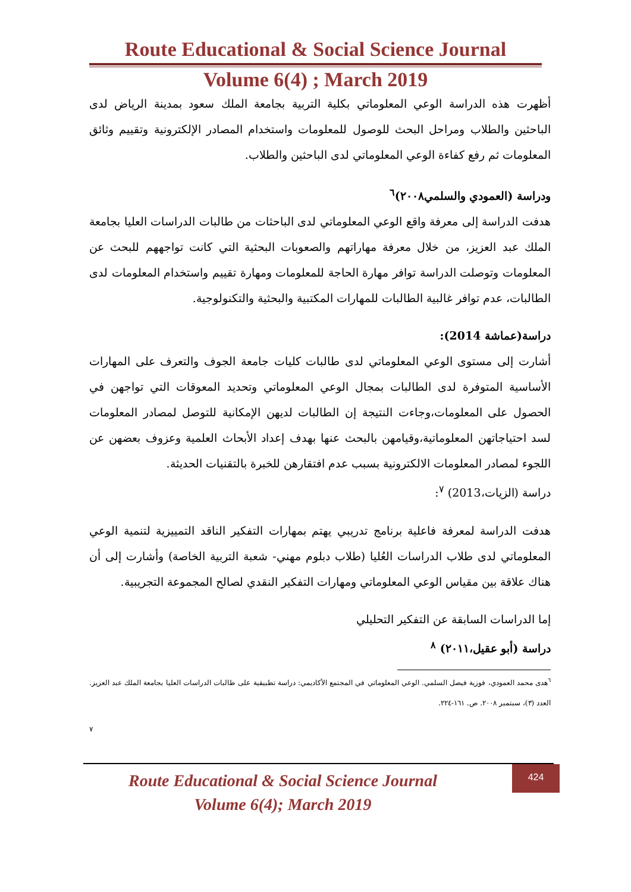Route Educational & Social Science Journal
Volume 6(4) ; March 2019
أظهرت هذه الدراسة الوعي المعلوماتي بكلية التربية بجامعة الملك سعود بمدينة الرياض لدى الباحثين والطلاب ومراحل البحث للوصول للمعلومات واستخدام المصادر الإلكترونية وتقييم وثائق المعلومات ثم رفع كفاءة الوعي المعلوماتي لدى الباحثين والطلاب.
ودراسة (العمودي والسلمي٢٠٠٨)<sup>٦</sup>
هدفت الدراسة إلى معرفة واقع الوعي المعلوماتي لدى الباحثات من طالبات الدراسات العليا بجامعة الملك عبد العزيز، من خلال معرفة مهاراتهم والصعوبات البحثية التي كانت تواجههم للبحث عن المعلومات وتوصلت الدراسة توافر مهارة الحاجة للمعلومات ومهارة تقييم واستخدام المعلومات لدى الطالبات، عدم توافر غالبية الطالبات للمهارات المكتبية والبحثية والتكنولوجية.
دراسة(عماشة 2014):
أشارت إلى مستوى الوعي المعلوماتي لدى طالبات كليات جامعة الجوف والتعرف على المهارات الأساسية المتوفرة لدى الطالبات بمجال الوعي المعلوماتي وتحديد المعوقات التي تواجهن في الحصول على المعلومات،وجاءت النتيجة إن الطالبات لديهن الإمكانية للتوصل لمصادر المعلومات لسد احتياجاتهن المعلوماتية،وقيامهن بالبحث عنها بهدف إعداد الأبحاث العلمية وعزوف بعضهن عن اللجوء لمصادر المعلومات الالكترونية بسبب عدم افتقارهن للخبرة بالتقنيات الحديثة.
دراسة (الزيات،2013) <sup>٧</sup>:
هدفت الدراسة لمعرفة فاعلية برنامج تدريبي يهتم بمهارات التفكير الناقد التمييزية لتنمية الوعي المعلوماتي لدى طلاب الدراسات العُليا (طلاب دبلوم مهني- شعبة التربية الخاصة) وأشارت إلى أن هناك علاقة بين مقياس الوعي المعلوماتي ومهارات التفكير النقدي لصالح المجموعة التجريبية.
إما الدراسات السابقة عن التفكير التحليلي
دراسة (أبو عقيل،٢٠١١) <sup>٨</sup>
<sup>٦</sup> هدى محمد العمودي، فوزية فيصل السلمي. الوعي المعلوماتي في المجتمع الأكاديمي: دراسة تطبيقية على طالبات الدراسات العليا بجامعة الملك عبد العزيز. العدد (٣)، سبتمبر ٢٠٠٨. ص. ١٦١-٢٢٤.
٧
424
Route Educational & Social Science Journal
Volume 6(4); March 2019